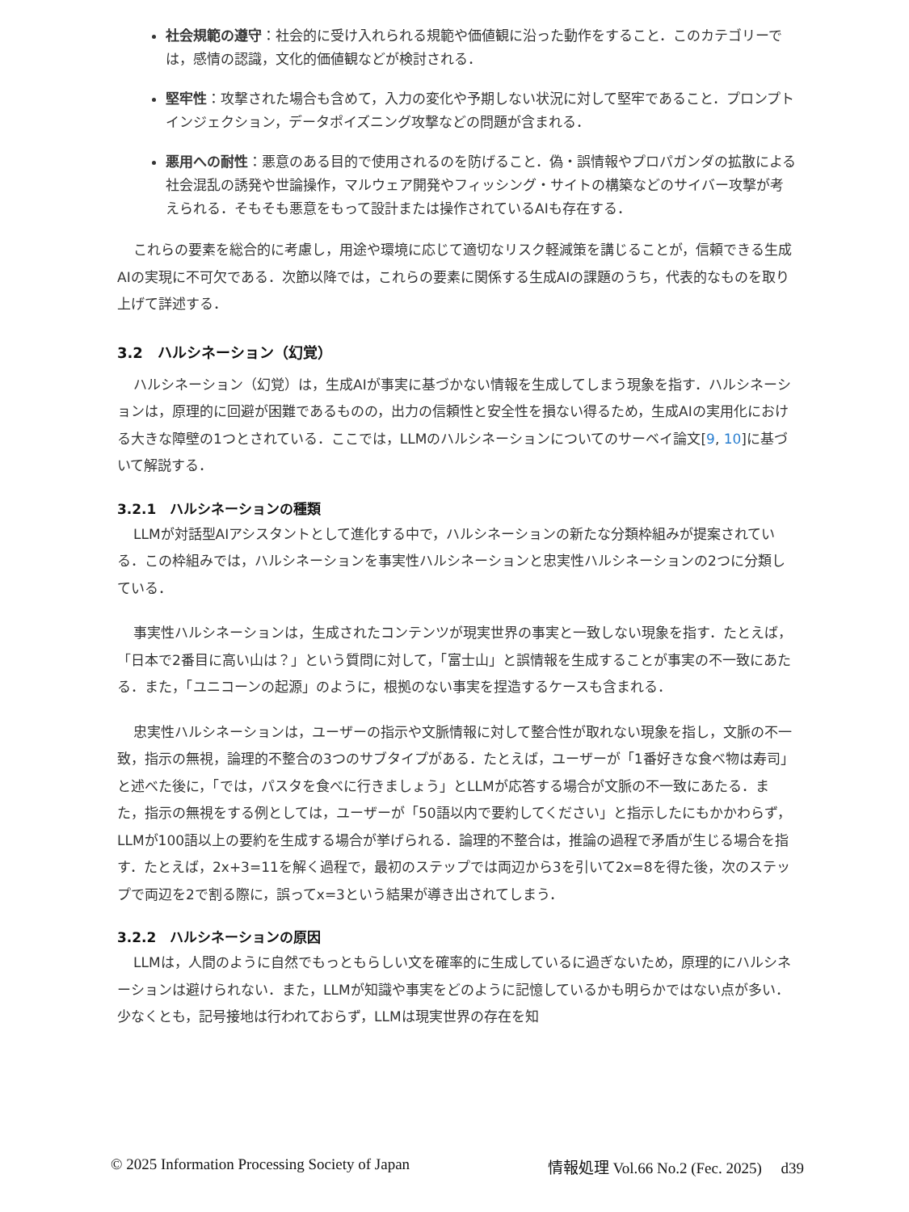社会規範の遵守：社会的に受け入れられる規範や価値観に沿った動作をすること．このカテゴリーでは，感情の認識，文化的価値観などが検討される．
堅牢性：攻撃された場合も含めて，入力の変化や予期しない状況に対して堅牢であること．プロンプトインジェクション，データポイズニング攻撃などの問題が含まれる．
悪用への耐性：悪意のある目的で使用されるのを防げること．偽・誤情報やプロパガンダの拡散による社会混乱の誘発や世論操作，マルウェア開発やフィッシング・サイトの構築などのサイバー攻撃が考えられる．そもそも悪意をもって設計または操作されているAIも存在する．
これらの要素を総合的に考慮し，用途や環境に応じて適切なリスク軽減策を講じることが，信頼できる生成AIの実現に不可欠である．次節以降では，これらの要素に関係する生成AIの課題のうち，代表的なものを取り上げて詳述する．
3.2　ハルシネーション（幻覚）
ハルシネーション（幻覚）は，生成AIが事実に基づかない情報を生成してしまう現象を指す．ハルシネーションは，原理的に回避が困難であるものの，出力の信頼性と安全性を損ない得るため，生成AIの実用化における大きな障壁の1つとされている．ここでは，LLMのハルシネーションについてのサーベイ論文[9, 10]に基づいて解説する．
3.2.1　ハルシネーションの種類
LLMが対話型AIアシスタントとして進化する中で，ハルシネーションの新たな分類枠組みが提案されている．この枠組みでは，ハルシネーションを事実性ハルシネーションと忠実性ハルシネーションの2つに分類している．
事実性ハルシネーションは，生成されたコンテンツが現実世界の事実と一致しない現象を指す．たとえば，「日本で2番目に高い山は？」という質問に対して，「富士山」と誤情報を生成することが事実の不一致にあたる．また，「ユニコーンの起源」のように，根拠のない事実を捏造するケースも含まれる．
忠実性ハルシネーションは，ユーザーの指示や文脈情報に対して整合性が取れない現象を指し，文脈の不一致，指示の無視，論理的不整合の3つのサブタイプがある．たとえば，ユーザーが「1番好きな食べ物は寿司」と述べた後に，「では，パスタを食べに行きましょう」とLLMが応答する場合が文脈の不一致にあたる．また，指示の無視をする例としては，ユーザーが「50語以内で要約してください」と指示したにもかかわらず，LLMが100語以上の要約を生成する場合が挙げられる．論理的不整合は，推論の過程で矛盾が生じる場合を指す．たとえば，2x+3=11を解く過程で，最初のステップでは両辺から3を引いて2x=8を得た後，次のステップで両辺を2で割る際に，誤ってx=3という結果が導き出されてしまう．
3.2.2　ハルシネーションの原因
LLMは，人間のように自然でもっともらしい文を確率的に生成しているに過ぎないため，原理的にハルシネーションは避けられない．また，LLMが知識や事実をどのように記憶しているかも明らかではない点が多い．少なくとも，記号接地は行われておらず，LLMは現実世界の存在を知
© 2025 Information Processing Society of Japan 情報処理 Vol.66 No.2 (Fec. 2025)　 d39